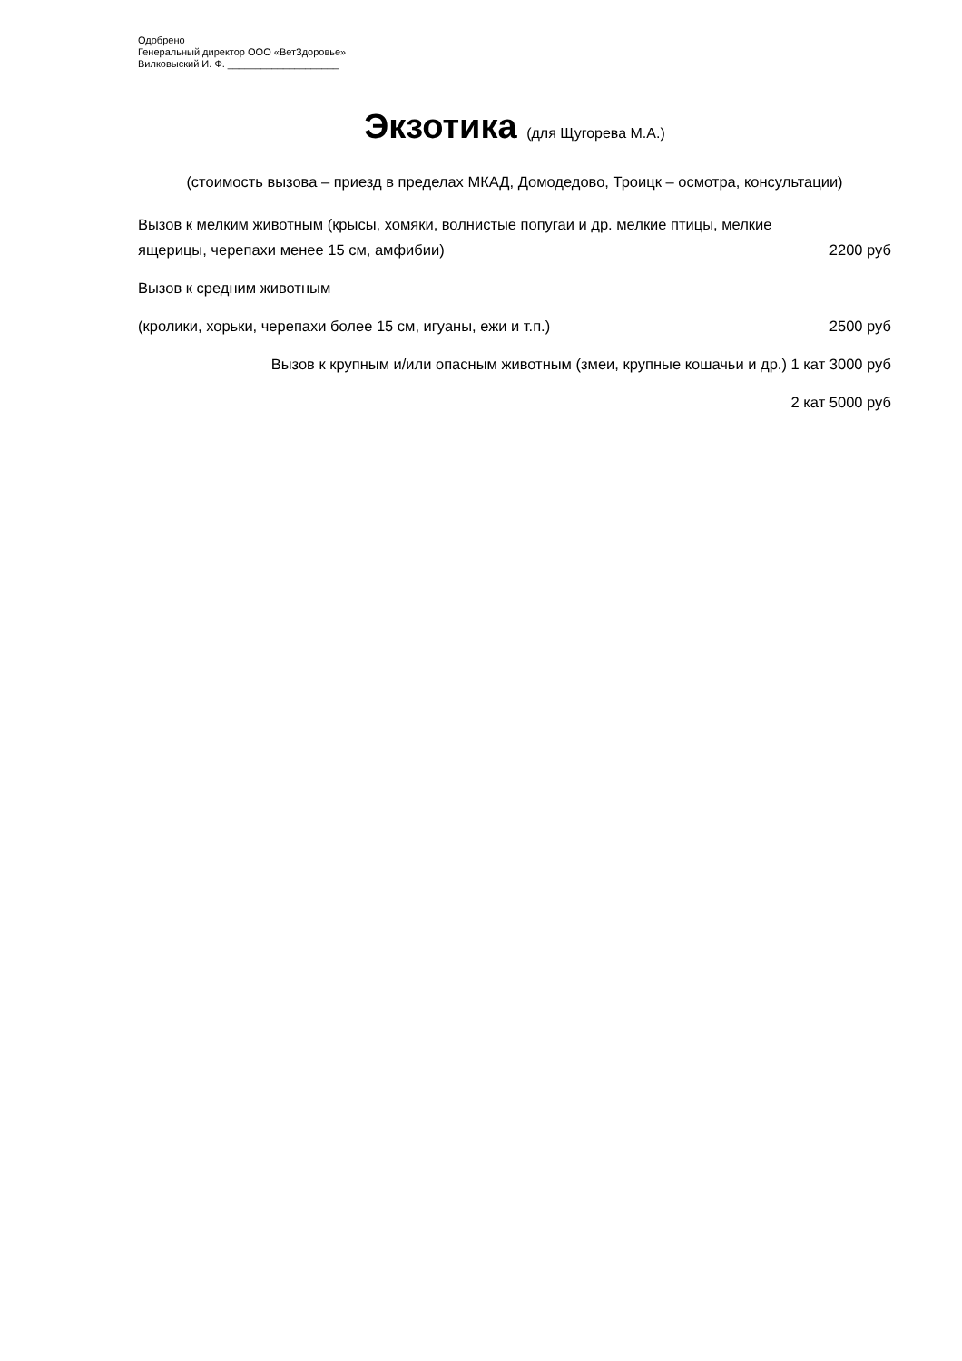Одобрено
Генеральный директор ООО «ВетЗдоровье»
Вилковыский И. Ф. ____________________
Экзотика (для Щугорева М.А.)
(стоимость вызова – приезд в пределах МКАД, Домодедово, Троицк – осмотра, консультации)
Вызов к мелким животным (крысы, хомяки, волнистые попугаи и др. мелкие птицы, мелкие ящерицы, черепахи менее 15 см, амфибии)
2200 руб
Вызов к средним животным
(кролики, хорьки, черепахи более 15 см, игуаны, ежи и т.п.)
2500 руб
Вызов к крупным и/или опасным животным (змеи, крупные кошачьи и др.) 1 кат 3000 руб
2 кат 5000 руб